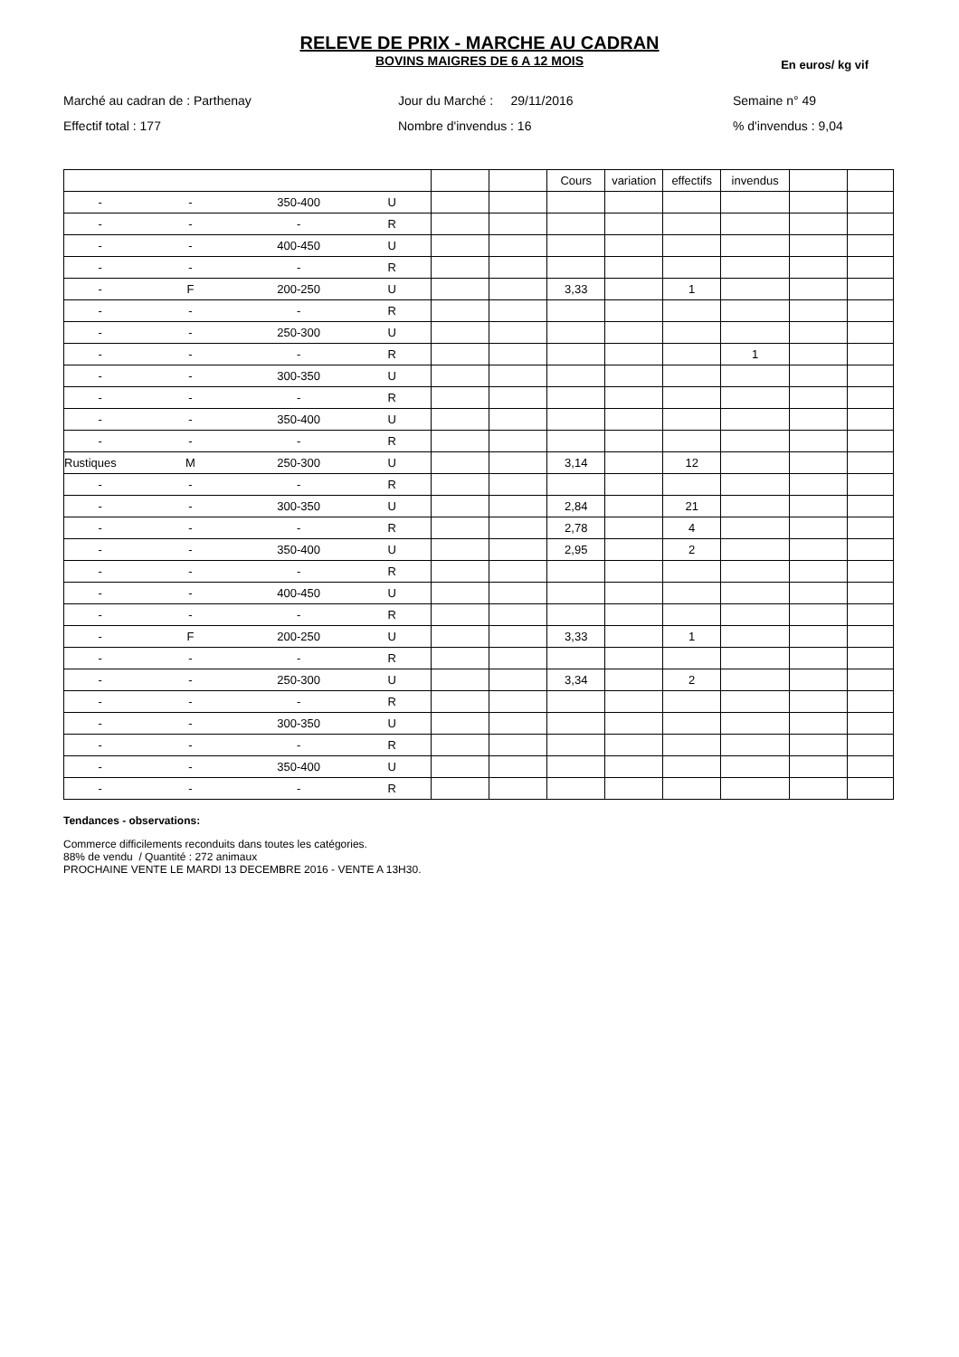RELEVE DE PRIX - MARCHE AU CADRAN
BOVINS MAIGRES DE 6 A 12 MOIS
En euros/ kg vif
Marché au cadran de : Parthenay
Jour du Marché : 29/11/2016
Semaine n° 49
Effectif total : 177
Nombre d'invendus : 16
% d'invendus : 9,04
| | | | | | | Cours | variation | effectifs | invendus | | |
| - | - | 350-400 | U | | | | | | | | |
| - | - | - | R | | | | | | | | |
| - | - | 400-450 | U | | | | | | | | |
| - | - | - | R | | | | | | | | |
| - | F | 200-250 | U | | | 3,33 | | 1 | | | |
| - | - | - | R | | | | | | | | |
| - | - | 250-300 | U | | | | | | | | |
| - | - | - | R | | | | | | 1 | | |
| - | - | 300-350 | U | | | | | | | | |
| - | - | - | R | | | | | | | | |
| - | - | 350-400 | U | | | | | | | | |
| - | - | - | R | | | | | | | | |
| Rustiques | M | 250-300 | U | | | 3,14 | | 12 | | | |
| - | - | - | R | | | | | | | | |
| - | - | 300-350 | U | | | 2,84 | | 21 | | | |
| - | - | - | R | | | 2,78 | | 4 | | | |
| - | - | 350-400 | U | | | 2,95 | | 2 | | | |
| - | - | - | R | | | | | | | | |
| - | - | 400-450 | U | | | | | | | | |
| - | - | - | R | | | | | | | | |
| - | F | 200-250 | U | | | 3,33 | | 1 | | | |
| - | - | - | R | | | | | | | | |
| - | - | 250-300 | U | | | 3,34 | | 2 | | | |
| - | - | - | R | | | | | | | | |
| - | - | 300-350 | U | | | | | | | | |
| - | - | - | R | | | | | | | | |
| - | - | 350-400 | U | | | | | | | | |
| - | - | - | R | | | | | | | | |
Tendances - observations:
Commerce difficilements reconduits dans toutes les catégories.
88% de vendu / Quantité : 272 animaux
PROCHAINE VENTE LE MARDI 13 DECEMBRE 2016 - VENTE A 13H30.